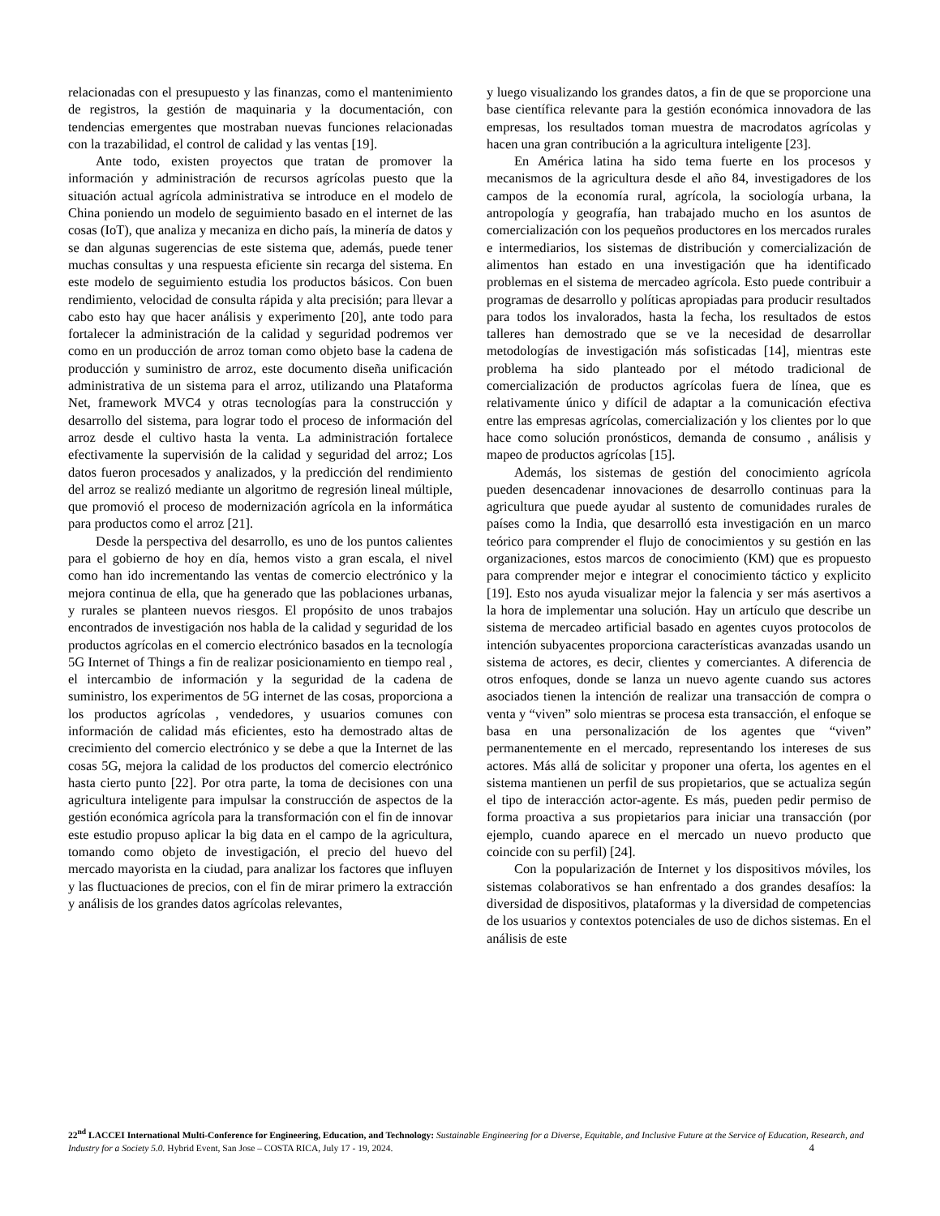relacionadas con el presupuesto y las finanzas, como el mantenimiento de registros, la gestión de maquinaria y la documentación, con tendencias emergentes que mostraban nuevas funciones relacionadas con la trazabilidad, el control de calidad y las ventas [19].
Ante todo, existen proyectos que tratan de promover la información y administración de recursos agrícolas puesto que la situación actual agrícola administrativa se introduce en el modelo de China poniendo un modelo de seguimiento basado en el internet de las cosas (IoT), que analiza y mecaniza en dicho país, la minería de datos y se dan algunas sugerencias de este sistema que, además, puede tener muchas consultas y una respuesta eficiente sin recarga del sistema. En este modelo de seguimiento estudia los productos básicos. Con buen rendimiento, velocidad de consulta rápida y alta precisión; para llevar a cabo esto hay que hacer análisis y experimento [20], ante todo para fortalecer la administración de la calidad y seguridad podremos ver como en un producción de arroz toman como objeto base la cadena de producción y suministro de arroz, este documento diseña unificación administrativa de un sistema para el arroz, utilizando una Plataforma Net, framework MVC4 y otras tecnologías para la construcción y desarrollo del sistema, para lograr todo el proceso de información del arroz desde el cultivo hasta la venta. La administración fortalece efectivamente la supervisión de la calidad y seguridad del arroz; Los datos fueron procesados y analizados, y la predicción del rendimiento del arroz se realizó mediante un algoritmo de regresión lineal múltiple, que promovió el proceso de modernización agrícola en la informática para productos como el arroz [21].
Desde la perspectiva del desarrollo, es uno de los puntos calientes para el gobierno de hoy en día, hemos visto a gran escala, el nivel como han ido incrementando las ventas de comercio electrónico y la mejora continua de ella, que ha generado que las poblaciones urbanas, y rurales se planteen nuevos riesgos. El propósito de unos trabajos encontrados de investigación nos habla de la calidad y seguridad de los productos agrícolas en el comercio electrónico basados en la tecnología 5G Internet of Things a fin de realizar posicionamiento en tiempo real , el intercambio de información y la seguridad de la cadena de suministro, los experimentos de 5G internet de las cosas, proporciona a los productos agrícolas , vendedores, y usuarios comunes con información de calidad más eficientes, esto ha demostrado altas de crecimiento del comercio electrónico y se debe a que la Internet de las cosas 5G, mejora la calidad de los productos del comercio electrónico hasta cierto punto [22]. Por otra parte, la toma de decisiones con una agricultura inteligente para impulsar la construcción de aspectos de la gestión económica agrícola para la transformación con el fin de innovar este estudio propuso aplicar la big data en el campo de la agricultura, tomando como objeto de investigación, el precio del huevo del mercado mayorista en la ciudad, para analizar los factores que influyen y las fluctuaciones de precios, con el fin de mirar primero la extracción y análisis de los grandes datos agrícolas relevantes,
y luego visualizando los grandes datos, a fin de que se proporcione una base científica relevante para la gestión económica innovadora de las empresas, los resultados toman muestra de macrodatos agrícolas y hacen una gran contribución a la agricultura inteligente [23].
En América latina ha sido tema fuerte en los procesos y mecanismos de la agricultura desde el año 84, investigadores de los campos de la economía rural, agrícola, la sociología urbana, la antropología y geografía, han trabajado mucho en los asuntos de comercialización con los pequeños productores en los mercados rurales e intermediarios, los sistemas de distribución y comercialización de alimentos han estado en una investigación que ha identificado problemas en el sistema de mercadeo agrícola. Esto puede contribuir a programas de desarrollo y políticas apropiadas para producir resultados para todos los invalorados, hasta la fecha, los resultados de estos talleres han demostrado que se ve la necesidad de desarrollar metodologías de investigación más sofisticadas [14], mientras este problema ha sido planteado por el método tradicional de comercialización de productos agrícolas fuera de línea, que es relativamente único y difícil de adaptar a la comunicación efectiva entre las empresas agrícolas, comercialización y los clientes por lo que hace como solución pronósticos, demanda de consumo , análisis y mapeo de productos agrícolas [15].
Además, los sistemas de gestión del conocimiento agrícola pueden desencadenar innovaciones de desarrollo continuas para la agricultura que puede ayudar al sustento de comunidades rurales de países como la India, que desarrolló esta investigación en un marco teórico para comprender el flujo de conocimientos y su gestión en las organizaciones, estos marcos de conocimiento (KM) que es propuesto para comprender mejor e integrar el conocimiento táctico y explicito [19]. Esto nos ayuda visualizar mejor la falencia y ser más asertivos a la hora de implementar una solución. Hay un artículo que describe un sistema de mercadeo artificial basado en agentes cuyos protocolos de intención subyacentes proporciona características avanzadas usando un sistema de actores, es decir, clientes y comerciantes. A diferencia de otros enfoques, donde se lanza un nuevo agente cuando sus actores asociados tienen la intención de realizar una transacción de compra o venta y “viven” solo mientras se procesa esta transacción, el enfoque se basa en una personalización de los agentes que “viven” permanentemente en el mercado, representando los intereses de sus actores. Más allá de solicitar y proponer una oferta, los agentes en el sistema mantienen un perfil de sus propietarios, que se actualiza según el tipo de interacción actor-agente. Es más, pueden pedir permiso de forma proactiva a sus propietarios para iniciar una transacción (por ejemplo, cuando aparece en el mercado un nuevo producto que coincide con su perfil) [24].
Con la popularización de Internet y los dispositivos móviles, los sistemas colaborativos se han enfrentado a dos grandes desafíos: la diversidad de dispositivos, plataformas y la diversidad de competencias de los usuarios y contextos potenciales de uso de dichos sistemas. En el análisis de este
22<sup>nd</sup> LACCEI International Multi-Conference for Engineering, Education, and Technology: Sustainable Engineering for a Diverse, Equitable, and Inclusive Future at the Service of Education, Research, and Industry for a Society 5.0. Hybrid Event, San Jose – COSTA RICA, July 17 - 19, 2024. 4